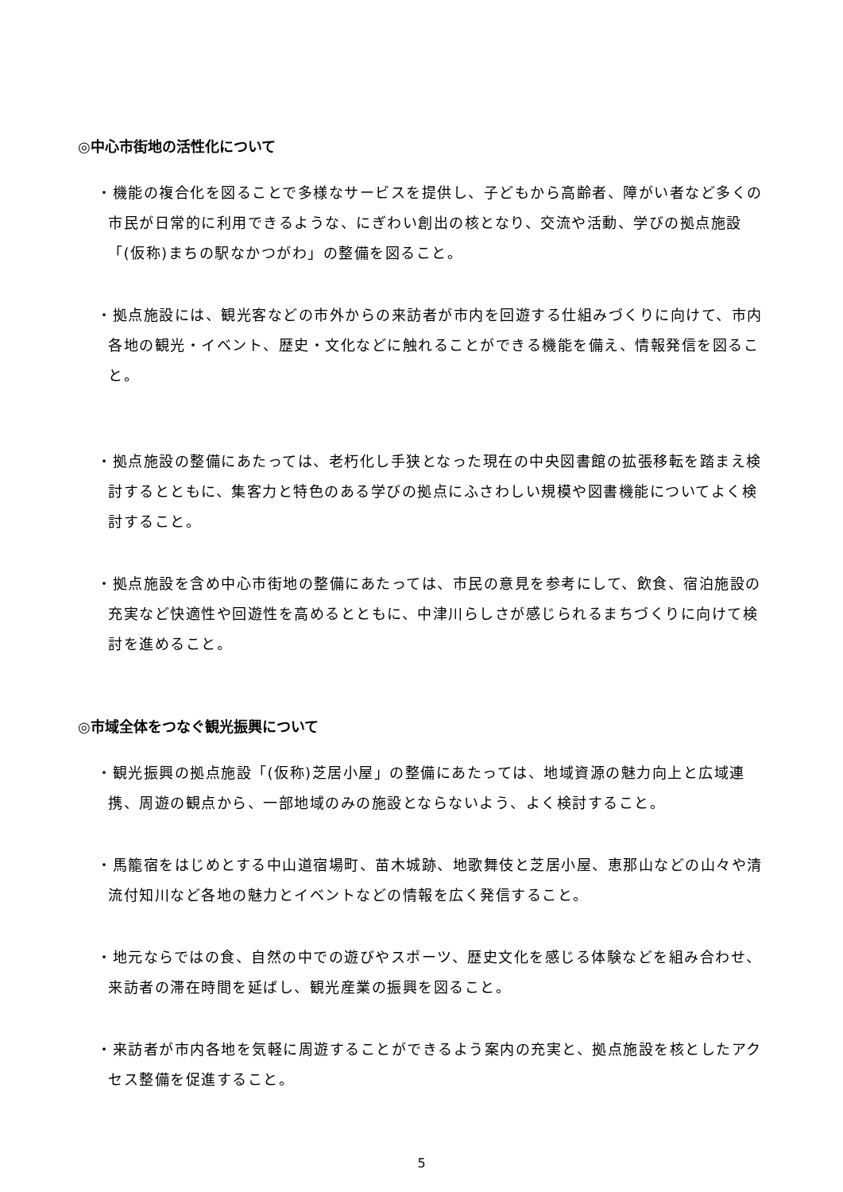◎中心市街地の活性化について
・機能の複合化を図ることで多様なサービスを提供し、子どもから高齢者、障がい者など多くの市民が日常的に利用できるような、にぎわい創出の核となり、交流や活動、学びの拠点施設「(仮称)まちの駅なかつがわ」の整備を図ること。
・拠点施設には、観光客などの市外からの来訪者が市内を回遊する仕組みづくりに向けて、市内各地の観光・イベント、歴史・文化などに触れることができる機能を備え、情報発信を図ること。
・拠点施設の整備にあたっては、老朽化し手狭となった現在の中央図書館の拡張移転を踏まえ検討するとともに、集客力と特色のある学びの拠点にふさわしい規模や図書機能についてよく検討すること。
・拠点施設を含め中心市街地の整備にあたっては、市民の意見を参考にして、飲食、宿泊施設の充実など快適性や回遊性を高めるとともに、中津川らしさが感じられるまちづくりに向けて検討を進めること。
◎市域全体をつなぐ観光振興について
・観光振興の拠点施設「(仮称)芝居小屋」の整備にあたっては、地域資源の魅力向上と広域連携、周遊の観点から、一部地域のみの施設とならないよう、よく検討すること。
・馬籠宿をはじめとする中山道宿場町、苗木城跡、地歌舞伎と芝居小屋、恵那山などの山々や清流付知川など各地の魅力とイベントなどの情報を広く発信すること。
・地元ならではの食、自然の中での遊びやスポーツ、歴史文化を感じる体験などを組み合わせ、来訪者の滞在時間を延ばし、観光産業の振興を図ること。
・来訪者が市内各地を気軽に周遊することができるよう案内の充実と、拠点施設を核としたアクセス整備を促進すること。
5